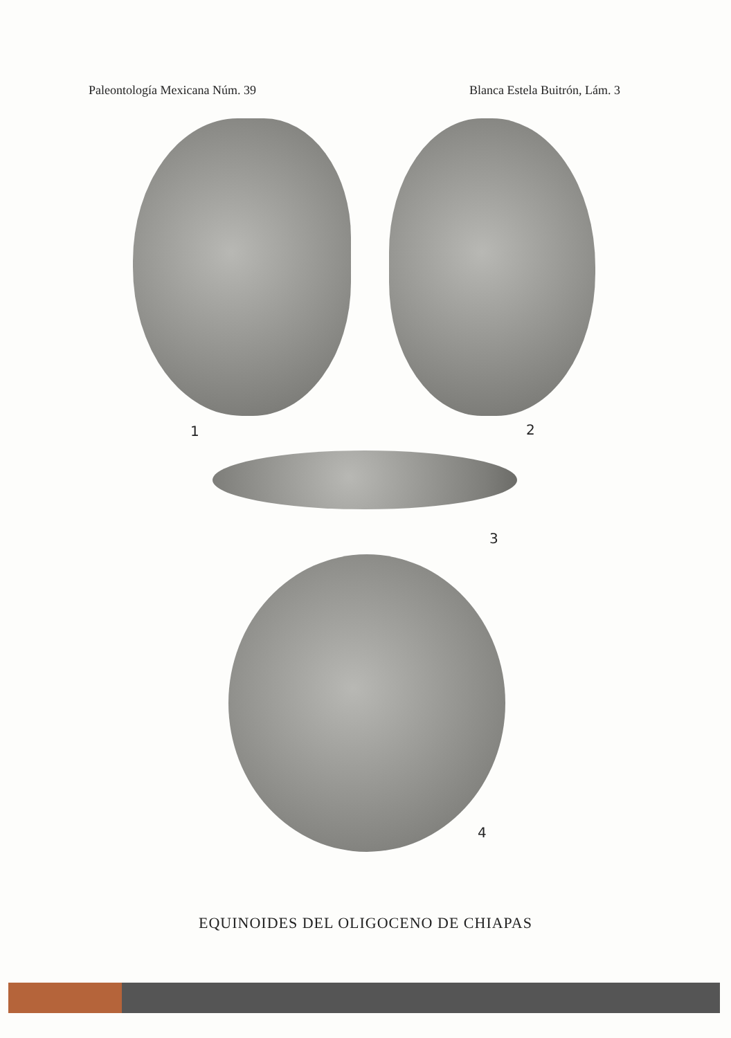Paleontología Mexicana Núm. 39 Blanca Estela Buitrón, Lám. 3
1 2
3
4
EQUINOIDES DEL OLIGOCENO DE CHIAPAS